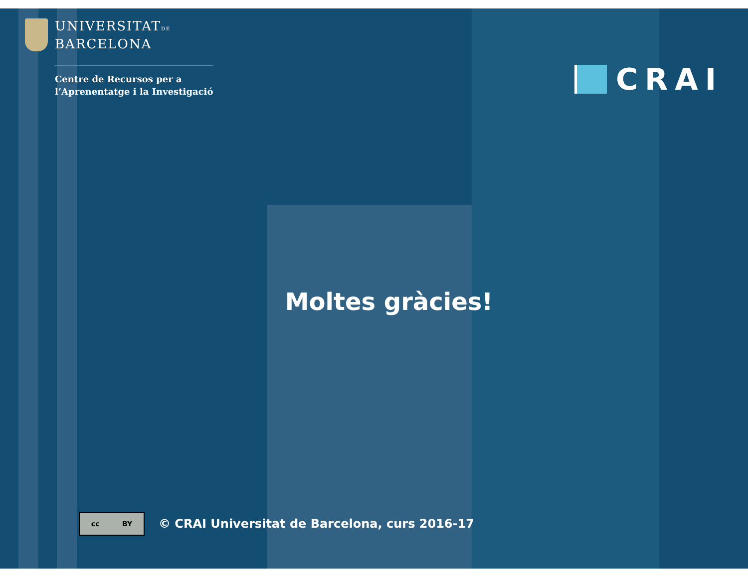UNIVERSITATDE
BARCELONA
Centre de Recursos per a
l’Aprenentatge i la Investigació
CRAI
Moltes gràcies!
cc BY
© CRAI Universitat de Barcelona, curs 2016-17